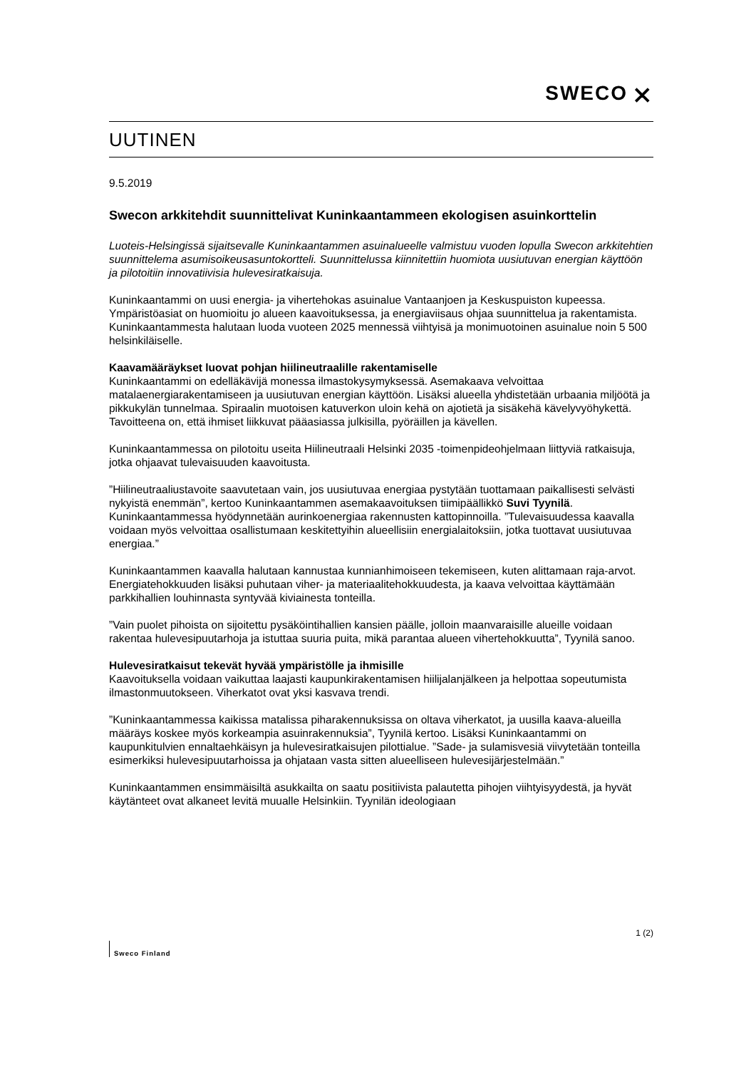SWECO ⨯
UUTINEN
9.5.2019
Swecon arkkitehdit suunnittelivat Kuninkaantammeen ekologisen asuinkorttelin
Luoteis-Helsingissä sijaitsevalle Kuninkaantammen asuinalueelle valmistuu vuoden lopulla Swecon arkkitehtien suunnittelema asumisoikeusasuntokortteli. Suunnittelussa kiinnitettiin huomiota uusiutuvan energian käyttöön ja pilotoitiin innovatiivisia hulevesiratkaisuja.
Kuninkaantammi on uusi energia- ja vihertehokas asuinalue Vantaanjoen ja Keskuspuiston kupeessa. Ympäristöasiat on huomioitu jo alueen kaavoituksessa, ja energiaviisaus ohjaa suunnittelua ja rakentamista. Kuninkaantammesta halutaan luoda vuoteen 2025 mennessä viihtyisä ja monimuotoinen asuinalue noin 5 500 helsinkiläiselle.
Kaavamääräykset luovat pohjan hiilineutraalille rakentamiselle
Kuninkaantammi on edelläkävijä monessa ilmastokysymyksessä. Asemakaava velvoittaa matalaenergiarakentamiseen ja uusiutuvan energian käyttöön. Lisäksi alueella yhdistetään urbaania miljöötä ja pikkukylän tunnelmaa. Spiraalin muotoisen katuverkon uloin kehä on ajotietä ja sisäkehä kävelyvyöhykettä. Tavoitteena on, että ihmiset liikkuvat pääasiassa julkisilla, pyöräillen ja kävellen.
Kuninkaantammessa on pilotoitu useita Hiilineutraali Helsinki 2035 -toimenpideohjelmaan liittyviä ratkaisuja, jotka ohjaavat tulevaisuuden kaavoitusta.
”Hiilineutraaliustavoite saavutetaan vain, jos uusiutuvaa energiaa pystytään tuottamaan paikallisesti selvästi nykyistä enemmän”, kertoo Kuninkaantammen asemakaavoituksen tiimipäällikkö Suvi Tyynilä. Kuninkaantammessa hyödynnetään aurinkoenergiaa rakennusten kattopinnoilla. ”Tulevaisuudessa kaavalla voidaan myös velvoittaa osallistumaan keskitettyihin alueellisiin energialaitoksiin, jotka tuottavat uusiutuvaa energiaa.”
Kuninkaantammen kaavalla halutaan kannustaa kunnianhimoiseen tekemiseen, kuten alittamaan raja-arvot. Energiatehokkuuden lisäksi puhutaan viher- ja materiaalitehokkuudesta, ja kaava velvoittaa käyttämään parkkihallien louhinnasta syntyvää kiviainesta tonteilla.
”Vain puolet pihoista on sijoitettu pysäköintihallien kansien päälle, jolloin maanvaraisille alueille voidaan rakentaa hulevesipuutarhoja ja istuttaa suuria puita, mikä parantaa alueen vihertehokkuutta”, Tyynilä sanoo.
Hulevesiratkaisut tekevät hyvää ympäristölle ja ihmisille
Kaavoituksella voidaan vaikuttaa laajasti kaupunkirakentamisen hiilijalanjälkeen ja helpottaa sopeutumista ilmastonmuutokseen. Viherkatot ovat yksi kasvava trendi.
”Kuninkaantammessa kaikissa matalissa piharakennuksissa on oltava viherkatot, ja uusilla kaava-alueilla määräys koskee myös korkeampia asuinrakennuksia”, Tyynilä kertoo. Lisäksi Kuninkaantammi on kaupunkitulvien ennaltaehkäisyn ja hulevesiratkaisujen pilottialue. ”Sade- ja sulamisvesiä viivytetään tonteilla esimerkiksi hulevesipuutarhoissa ja ohjataan vasta sitten alueelliseen hulevesijärjestelmään.”
Kuninkaantammen ensimmäisiltä asukkailta on saatu positiivista palautetta pihojen viihtyisyydestä, ja hyvät käytänteet ovat alkaneet levitä muualle Helsinkiin. Tyynilän ideologiaan
1 (2)
Sweco Finland